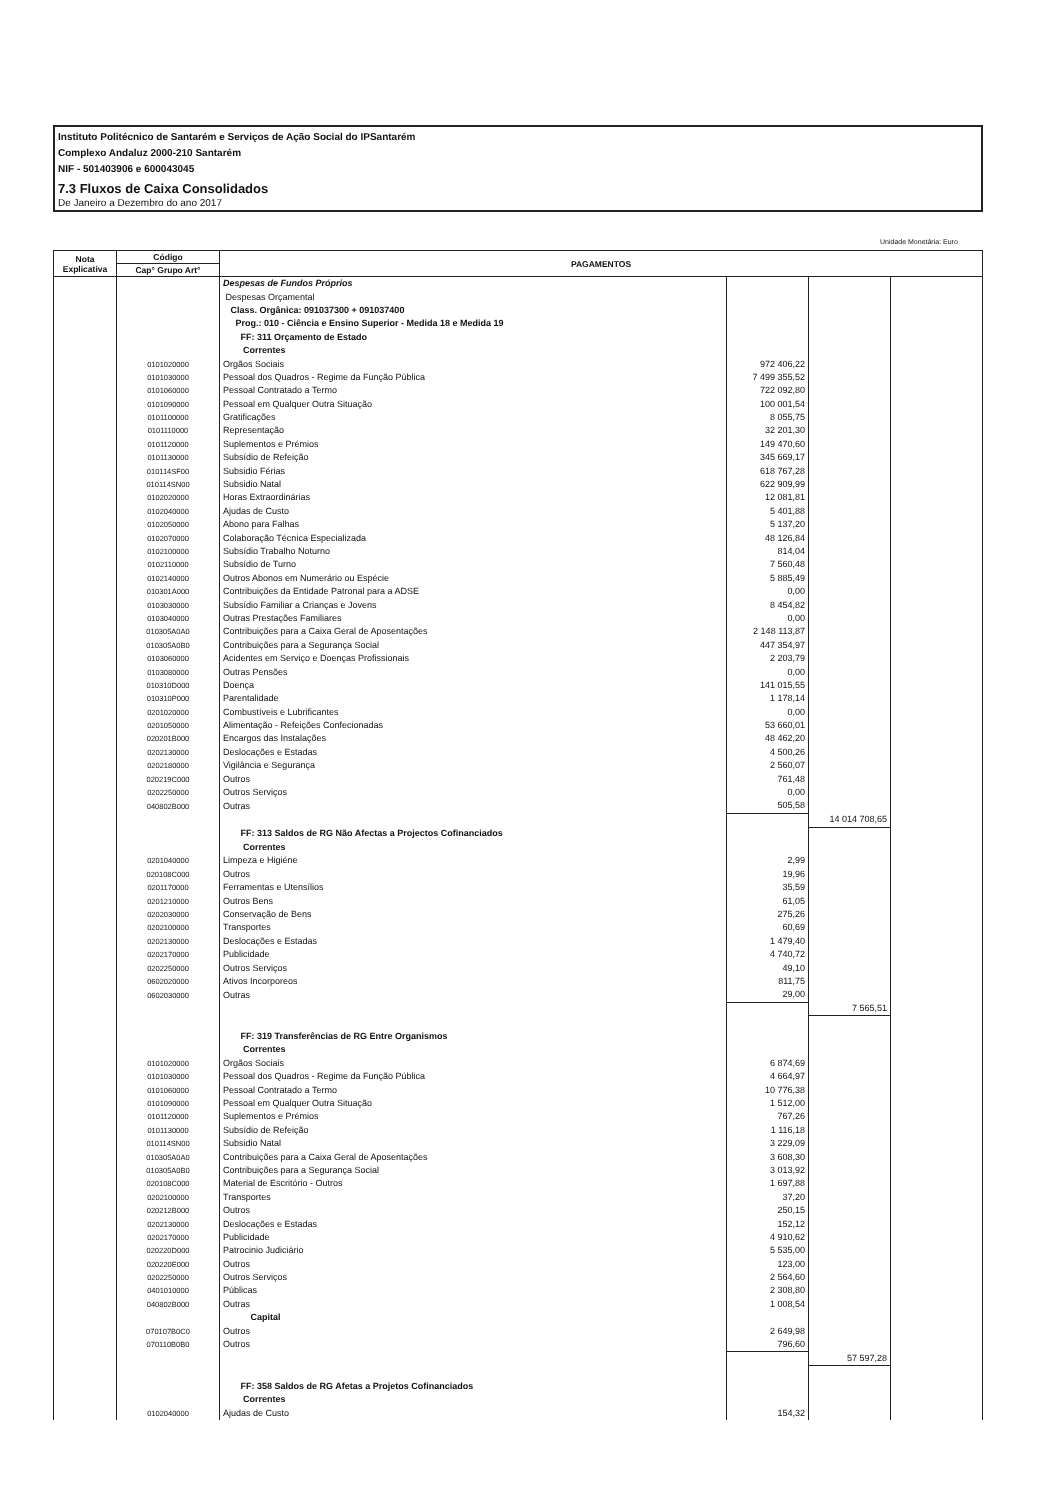Instituto Politécnico de Santarém e Serviços de Ação Social do IPSantarém
Complexo Andaluz 2000-210 Santarém
NIF - 501403906 e 600043045
7.3 Fluxos de Caixa Consolidados
De Janeiro a Dezembro do ano 2017
Unidade Monetária: Euro
| Nota Explicativa | Código | PAGAMENTOS | | | |
| --- | --- | --- | --- | --- | --- |
| | Cap° Grupo Art° | | | | |
| | | Despesas de Fundos Próprios | | | |
| | | Despesas Orçamental | | | |
| | | Class. Orgânica: 091037300 + 091037400 | | | |
| | | Prog.: 010 - Ciência e Ensino Superior - Medida 18 e Medida 19 | | | |
| | | FF: 311 Orçamento de Estado | | | |
| | | Correntes | | | |
| | 0101020000 | Orgãos Sociais | 972 406,22 | | |
| | 0101030000 | Pessoal dos Quadros - Regime da Função Pública | 7 499 355,52 | | |
| | 0101060000 | Pessoal Contratado a Termo | 722 092,80 | | |
| | 0101090000 | Pessoal em Qualquer Outra Situação | 100 001,54 | | |
| | 0101100000 | Gratificações | 8 055,75 | | |
| | 0101110000 | Representação | 32 201,30 | | |
| | 0101120000 | Suplementos e Prémios | 149 470,60 | | |
| | 0101130000 | Subsídio de Refeição | 345 669,17 | | |
| | 010114SF00 | Subsidio Férias | 618 767,28 | | |
| | 010114SN00 | Subsidio Natal | 622 909,99 | | |
| | 0102020000 | Horas Extraordinárias | 12 081,81 | | |
| | 0102040000 | Ajudas de Custo | 5 401,88 | | |
| | 0102050000 | Abono para Falhas | 5 137,20 | | |
| | 0102070000 | Colaboração Técnica Especializada | 48 126,84 | | |
| | 0102100000 | Subsídio Trabalho Noturno | 814,04 | | |
| | 0102110000 | Subsídio de Turno | 7 560,48 | | |
| | 0102140000 | Outros Abonos em Numerário ou Espécie | 5 885,49 | | |
| | 010301A000 | Contribuições da Entidade Patronal para a ADSE | 0,00 | | |
| | 0103030000 | Subsídio Familiar a Crianças e Jovens | 8 454,82 | | |
| | 0103040000 | Outras Prestações Familiares | 0,00 | | |
| | 010305A0A0 | Contribuições para a Caixa Geral de Aposentações | 2 148 113,87 | | |
| | 010305A0B0 | Contribuições para a Segurança Social | 447 354,97 | | |
| | 0103060000 | Acidentes em Serviço e Doenças Profissionais | 2 203,79 | | |
| | 0103080000 | Outras Pensões | 0,00 | | |
| | 010310D000 | Doença | 141 015,55 | | |
| | 010310P000 | Parentalidade | 1 178,14 | | |
| | 0201020000 | Combustíveis e Lubrificantes | 0,00 | | |
| | 0201050000 | Alimentação - Refeições Confecionadas | 53 660,01 | | |
| | 020201B000 | Encargos das Instalações | 48 462,20 | | |
| | 0202130000 | Deslocações e Estadas | 4 500,26 | | |
| | 0202180000 | Vigilância e Segurança | 2 560,07 | | |
| | 020219C000 | Outros | 761,48 | | |
| | 0202250000 | Outros Serviços | 0,00 | | |
| | 040802B000 | Outras | 505,58 | | |
| | | | | 14 014 708,65 | |
| | | FF: 313 Saldos de RG Não Afectas a Projectos Cofinanciados | | | |
| | | Correntes | | | |
| | 0201040000 | Limpeza e Higiéne | 2,99 | | |
| | 020108C000 | Outros | 19,96 | | |
| | 0201170000 | Ferramentas e Utensílios | 35,59 | | |
| | 0201210000 | Outros Bens | 61,05 | | |
| | 0202030000 | Conservação de Bens | 275,26 | | |
| | 0202100000 | Transportes | 60,69 | | |
| | 0202130000 | Deslocações e Estadas | 1 479,40 | | |
| | 0202170000 | Publicidade | 4 740,72 | | |
| | 0202250000 | Outros Serviços | 49,10 | | |
| | 0602020000 | Ativos Incorporeos | 811,75 | | |
| | 0602030000 | Outras | 29,00 | | |
| | | | | 7 565,51 | |
| | | FF: 319 Transferências de RG Entre Organismos | | | |
| | | Correntes | | | |
| | 0101020000 | Orgãos Sociais | 6 874,69 | | |
| | 0101030000 | Pessoal dos Quadros - Regime da Função Pública | 4 664,97 | | |
| | 0101060000 | Pessoal Contratado a Termo | 10 776,38 | | |
| | 0101090000 | Pessoal em Qualquer Outra Situação | 1 512,00 | | |
| | 0101120000 | Suplementos e Prémios | 767,26 | | |
| | 0101130000 | Subsídio de Refeição | 1 116,18 | | |
| | 010114SN00 | Subsidio Natal | 3 229,09 | | |
| | 010305A0A0 | Contribuições para a Caixa Geral de Aposentações | 3 608,30 | | |
| | 010305A0B0 | Contribuições para a Segurança Social | 3 013,92 | | |
| | 020108C000 | Material de Escritório - Outros | 1 697,88 | | |
| | 0202100000 | Transportes | 37,20 | | |
| | 020212B000 | Outros | 250,15 | | |
| | 0202130000 | Deslocações e Estadas | 152,12 | | |
| | 0202170000 | Publicidade | 4 910,62 | | |
| | 020220D000 | Patrocinio Judiciário | 5 535,00 | | |
| | 020220E000 | Outros | 123,00 | | |
| | 0202250000 | Outros Serviços | 2 564,60 | | |
| | 0401010000 | Públicas | 2 308,80 | | |
| | 040802B000 | Outras | 1 008,54 | | |
| | | Capital | | | |
| | 070107B0C0 | Outros | 2 649,98 | | |
| | 070110B0B0 | Outros | 796,60 | | |
| | | | | 57 597,28 | |
| | | FF: 358 Saldos de RG Afetas a Projetos Cofinanciados | | | |
| | | Correntes | | | |
| | 0102040000 | Ajudas de Custo | 154,32 | | |